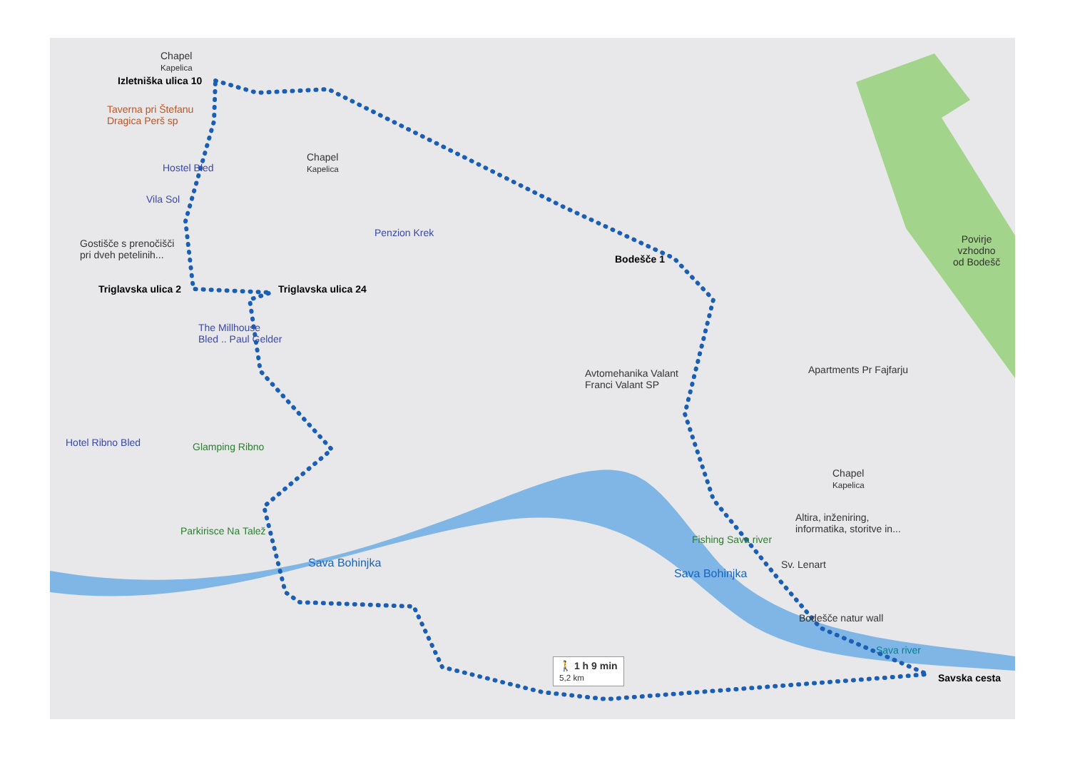Chapel
Kapelica
Izletniška ulica 10
Taverna pri Štefanu
Dragica Perš sp
Chapel
Kapelica
Hostel Bled
Vila Sol
Penzion Krek
Gostišče s prenočišči
pri dveh petelinih...
Bodešče 1
Povirje
vzhodno
od Bodešč
Triglavska ulica 2 Triglavska ulica 24
The Millhouse
Bled .. Paul Gelder
Apartments Pr Fajfarju
Avtomehanika Valant
Franci Valant SP
Hotel Ribno Bled Glamping Ribno
Chapel
Kapelica
Altira, inženiring,
informatika, storitve in...
Parkirisce Na Talež
Fishing Sava river
Sava Bohinjka Sv. Lenart
Sava Bohinjka
Bodešče natur wall
Sava river
🚶 1 h 9 min
5,2 km
Savska cesta